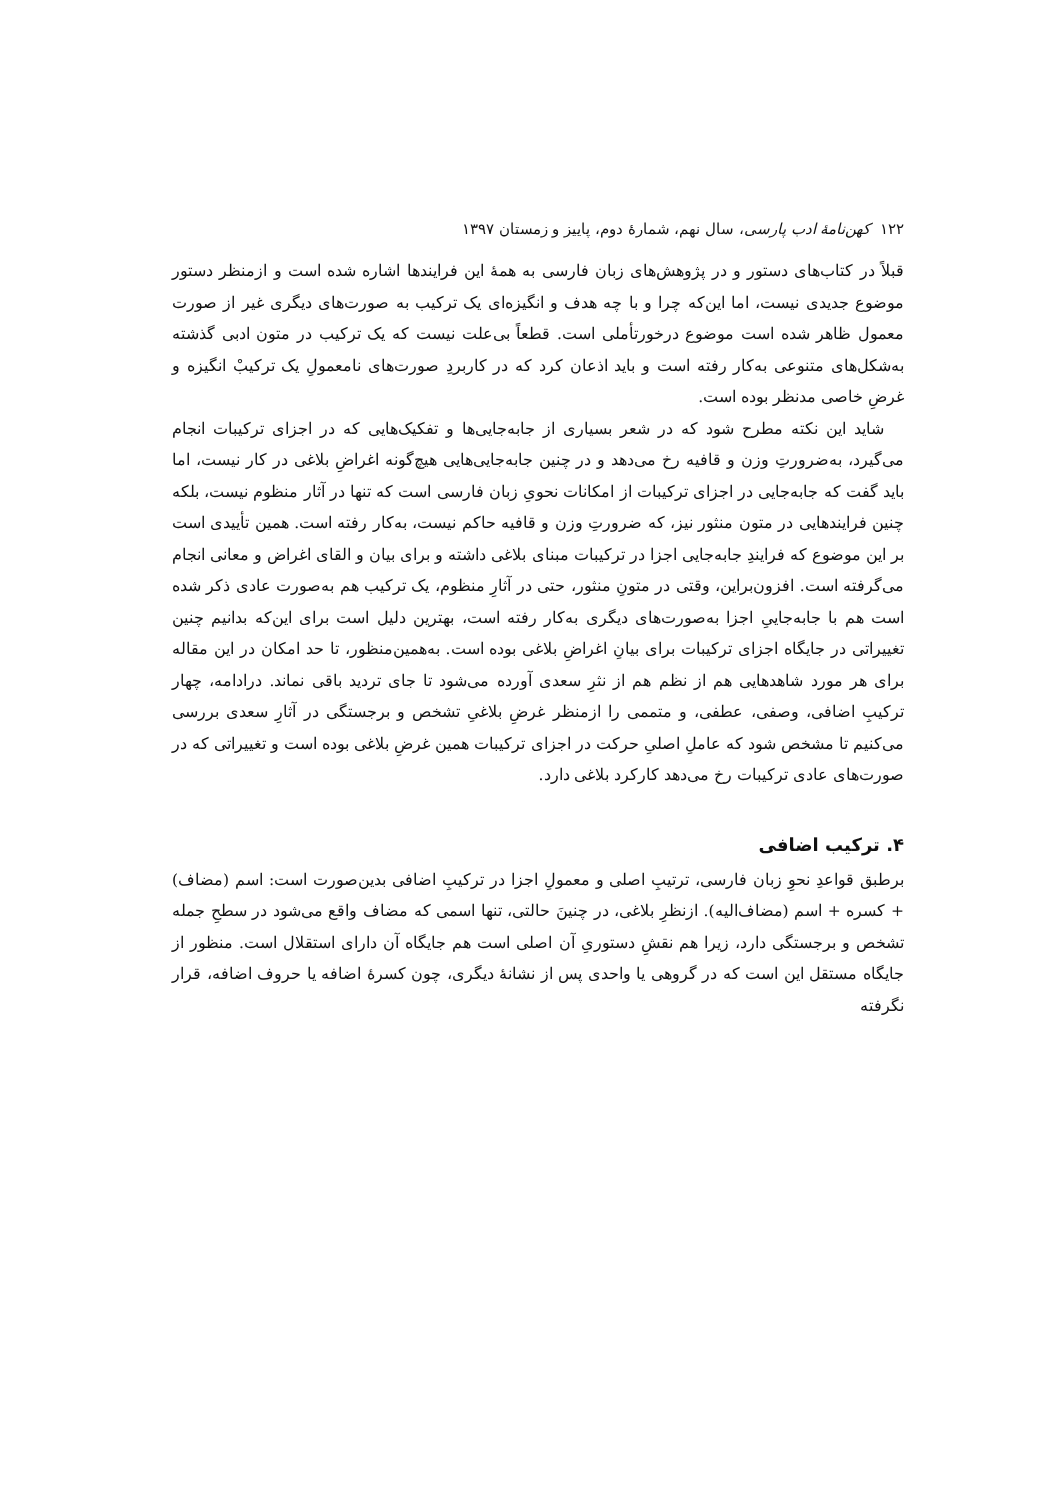۱۲۲ کهن‌نامهٔ ادب پارسی، سال نهم، شمارهٔ دوم، پاییز و زمستان ۱۳۹۷
قبلاً در کتاب‌های دستور و در پژوهش‌های زبان فارسی به همهٔ این فرایندها اشاره شده است و ازمنظر دستور موضوع جدیدی نیست، اما این‌که چرا و با چه هدف و انگیزه‌ای یک ترکیب به صورت‌های دیگری غیر از صورت معمول ظاهر شده است موضوع درخورتأملی است. قطعاً بی‌علت نیست که یک ترکیب در متون ادبی گذشته به‌شکل‌های متنوعی به‌کار رفته است و باید اذعان کرد که در کاربردِ صورت‌های نامعمولِ یک ترکیبْ انگیزه و غرضِ خاصی مدنظر بوده است.
شاید این نکته مطرح شود که در شعر بسیاری از جابه‌جایی‌ها و تفکیک‌هایی که در اجزای ترکیبات انجام می‌گیرد، به‌ضرورتِ وزن و قافیه رخ می‌دهد و در چنین جابه‌جایی‌هایی هیچ‌گونه اغراضِ بلاغی در کار نیست، اما باید گفت که جابه‌جایی در اجزای ترکیبات از امکانات نحویِ زبان فارسی است که تنها در آثار منظوم نیست، بلکه چنین فرایندهایی در متون منثور نیز، که ضرورتِ وزن و قافیه حاکم نیست، به‌کار رفته است. همین تأییدی است بر این موضوع که فرایندِ جابه‌جایی اجزا در ترکیبات مبنای بلاغی داشته و برای بیان و القای اغراض و معانی انجام می‌گرفته است. افزون‌براین، وقتی در متونِ منثور، حتی در آثارِ منظوم، یک ترکیب هم به‌صورت عادی ذکر شده است هم با جابه‌جاییِ اجزا به‌صورت‌های دیگری به‌کار رفته است، بهترین دلیل است برای این‌که بدانیم چنین تغییراتی در جایگاه اجزای ترکیبات برای بیانِ اغراضِ بلاغی بوده است. به‌همین‌منظور، تا حد امکان در این مقاله برای هر مورد شاهدهایی هم از نظم هم از نثرِ سعدی آورده می‌شود تا جای تردید باقی نماند. درادامه، چهار ترکیبِ اضافی، وصفی، عطفی، و متممی را ازمنظر غرضِ بلاغیِ تشخص و برجستگی در آثارِ سعدی بررسی می‌کنیم تا مشخص شود که عاملِ اصلیِ حرکت در اجزای ترکیبات همین غرضِ بلاغی بوده است و تغییراتی که در صورت‌های عادی ترکیبات رخ می‌دهد کارکرد بلاغی دارد.
۴. ترکیب اضافی
برطبق قواعدِ نحوِ زبان فارسی، ترتیبِ اصلی و معمولِ اجزا در ترکیبِ اضافی بدین‌صورت است: اسم (مضاف) + کسره + اسم (مضاف‌الیه). ازنظرِ بلاغی، در چنینَ حالتی، تنها اسمی که مضاف واقع می‌شود در سطحِ جمله تشخص و برجستگی دارد، زیرا هم نقشِ دستوریِ آن اصلی است هم جایگاه آن دارای استقلال است. منظور از جایگاه مستقل این است که در گروهی یا واحدی پس از نشانهٔ دیگری، چون کسرهٔ اضافه یا حروف اضافه، قرار نگرفته